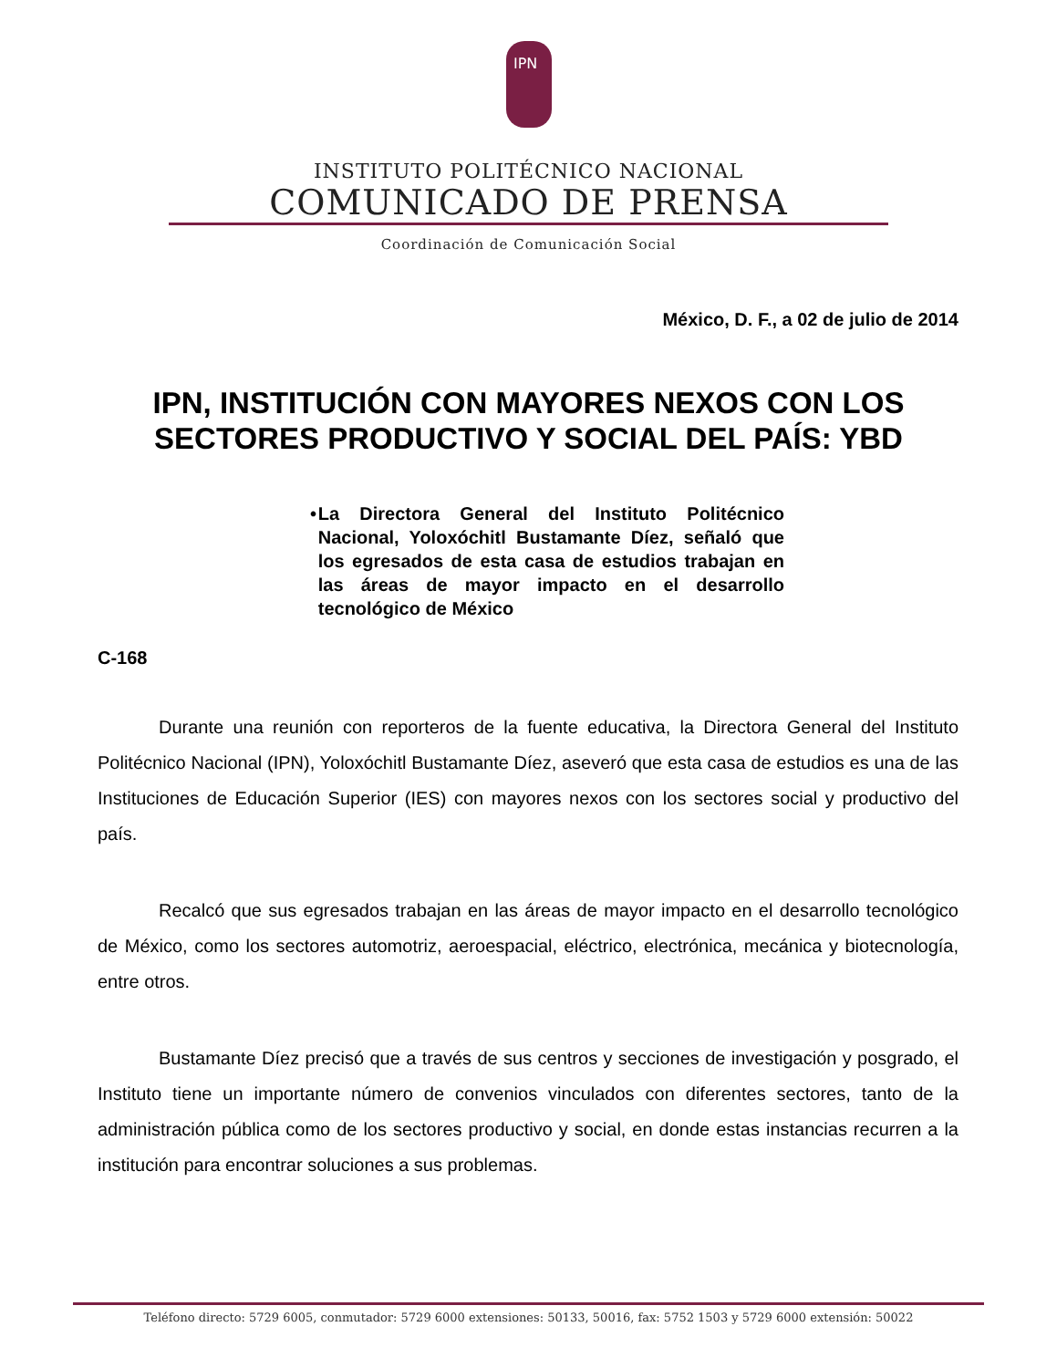IPN
INSTITUTO POLITÉCNICO NACIONAL
COMUNICADO DE PRENSA
Coordinación de Comunicación Social
México, D. F., a 02 de julio de 2014
IPN, INSTITUCIÓN CON MAYORES NEXOS CON LOS
SECTORES PRODUCTIVO Y SOCIAL DEL PAÍS: YBD
• La Directora General del Instituto Politécnico Nacional, Yoloxóchitl Bustamante Díez, señaló que los egresados de esta casa de estudios trabajan en las áreas de mayor impacto en el desarrollo tecnológico de México
C-168
Durante una reunión con reporteros de la fuente educativa, la Directora General del Instituto Politécnico Nacional (IPN), Yoloxóchitl Bustamante Díez, aseveró que esta casa de estudios es una de las Instituciones de Educación Superior (IES) con mayores nexos con los sectores social y productivo del país.
Recalcó que sus egresados trabajan en las áreas de mayor impacto en el desarrollo tecnológico de México, como los sectores automotriz, aeroespacial, eléctrico, electrónica, mecánica y biotecnología, entre otros.
Bustamante Díez precisó que a través de sus centros y secciones de investigación y posgrado, el Instituto tiene un importante número de convenios vinculados con diferentes sectores, tanto de la administración pública como de los sectores productivo y social, en donde estas instancias recurren a la institución para encontrar soluciones a sus problemas.
Teléfono directo: 5729 6005, conmutador: 5729 6000 extensiones: 50133, 50016, fax: 5752 1503 y 5729 6000 extensión: 50022